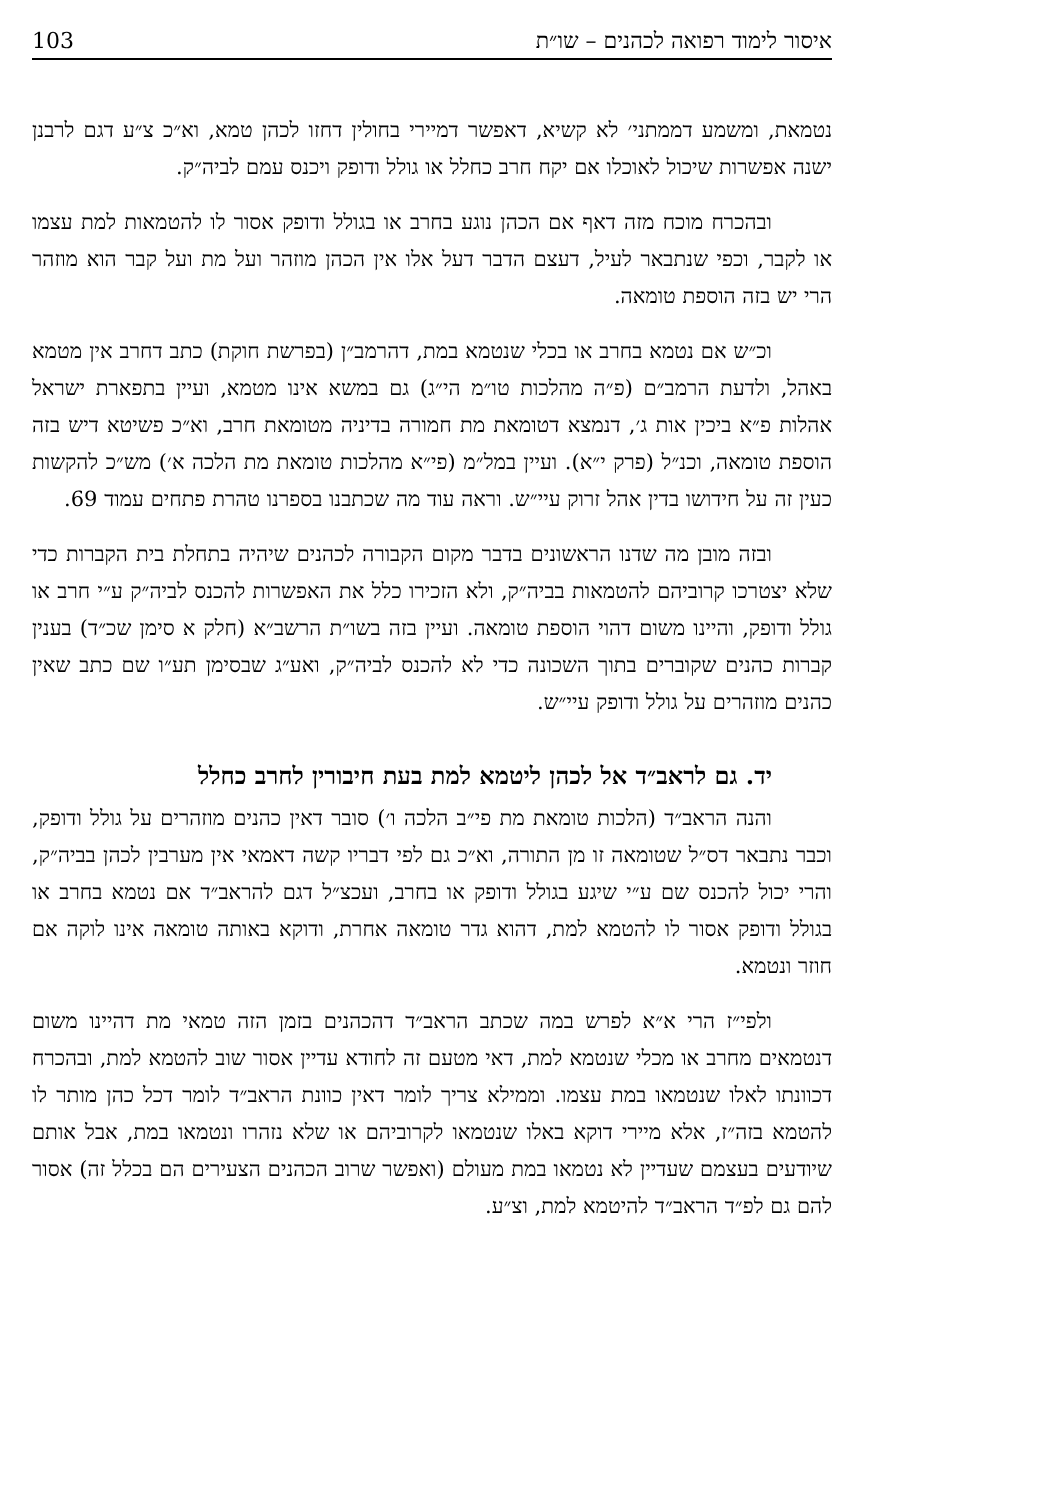103 איסור לימוד רפואה לכהנים – שו״ת
נטמאת, ומשמע דממתני׳ לא קשיא, דאפשר דמיירי בחולין דחזו לכהן טמא, וא״כ צ״ע דגם לרבנן ישנה אפשרות שיכול לאוכלו אם יקח חרב כחלל או גולל ודופק ויכנס עמם לביה״ק.
ובהכרח מוכח מזה דאף אם הכהן נוגע בחרב או בגולל ודופק אסור לו להטמאות למת עצמו או לקבר, וכפי שנתבאר לעיל, דעצם הדבר דעל אלו אין הכהן מוזהר ועל מת ועל קבר הוא מוזהר הרי יש בזה הוספת טומאה.
וכ״ש אם נטמא בחרב או בכלי שנטמא במת, דהרמב״ן (בפרשת חוקת) כתב דחרב אין מטמא באהל, ולדעת הרמב״ם (פ״ה מהלכות טו״מ הי״ג) גם במשא אינו מטמא, ועיין בתפארת ישראל אהלות פ״א ביכין אות ג׳, דנמצא דטומאת מת חמורה בדיניה מטומאת חרב, וא״כ פשיטא דיש בזה הוספת טומאה, וכנ״ל (פרק י״א). ועיין במל״מ (פי״א מהלכות טומאת מת הלכה א׳) מש״כ להקשות כעין זה על חידושו בדין אהל זרוק עיי״ש. וראה עוד מה שכתבנו בספרנו טהרת פתחים עמוד 69.
ובזה מובן מה שדנו הראשונים בדבר מקום הקבורה לכהנים שיהיה בתחלת בית הקברות כדי שלא יצטרכו קרוביהם להטמאות בביה״ק, ולא הזכירו כלל את האפשרות להכנס לביה״ק ע״י חרב או גולל ודופק, והיינו משום דהוי הוספת טומאה. ועיין בזה בשו״ת הרשב״א (חלק א סימן שכ״ד) בענין קברות כהנים שקוברים בתוך השכונה כדי לא להכנס לביה״ק, ואע״ג שבסימן תע״ו שם כתב שאין כהנים מוזהרים על גולל ודופק עיי״ש.
יד. גם לראב״ד אל לכהן ליטמא למת בעת חיבורין לחרב כחלל
והנה הראב״ד (הלכות טומאת מת פי״ב הלכה ו׳) סובר דאין כהנים מוזהרים על גולל ודופק, וכבר נתבאר דס״ל שטומאה זו מן התורה, וא״כ גם לפי דבריו קשה דאמאי אין מערבין לכהן בביה״ק, והרי יכול להכנס שם ע״י שיגע בגולל ודופק או בחרב, ועכצ״ל דגם להראב״ד אם נטמא בחרב או בגולל ודופק אסור לו להטמא למת, דהוא גדר טומאה אחרת, ודוקא באותה טומאה אינו לוקה אם חוזר ונטמא.
ולפי״ז הרי א״א לפרש במה שכתב הראב״ד דהכהנים בזמן הזה טמאי מת דהיינו משום דנטמאים מחרב או מכלי שנטמא למת, דאי מטעם זה לחודא עדיין אסור שוב להטמא למת, ובהכרח דכוונתו לאלו שנטמאו במת עצמו. וממילא צריך לומר דאין כוונת הראב״ד לומר דכל כהן מותר לו להטמא בזה״ז, אלא מיירי דוקא באלו שנטמאו לקרוביהם או שלא נזהרו ונטמאו במת, אבל אותם שיודעים בעצמם שעדיין לא נטמאו במת מעולם (ואפשר שרוב הכהנים הצעירים הם בכלל זה) אסור להם גם לפ״ד הראב״ד להיטמא למת, וצ״ע.